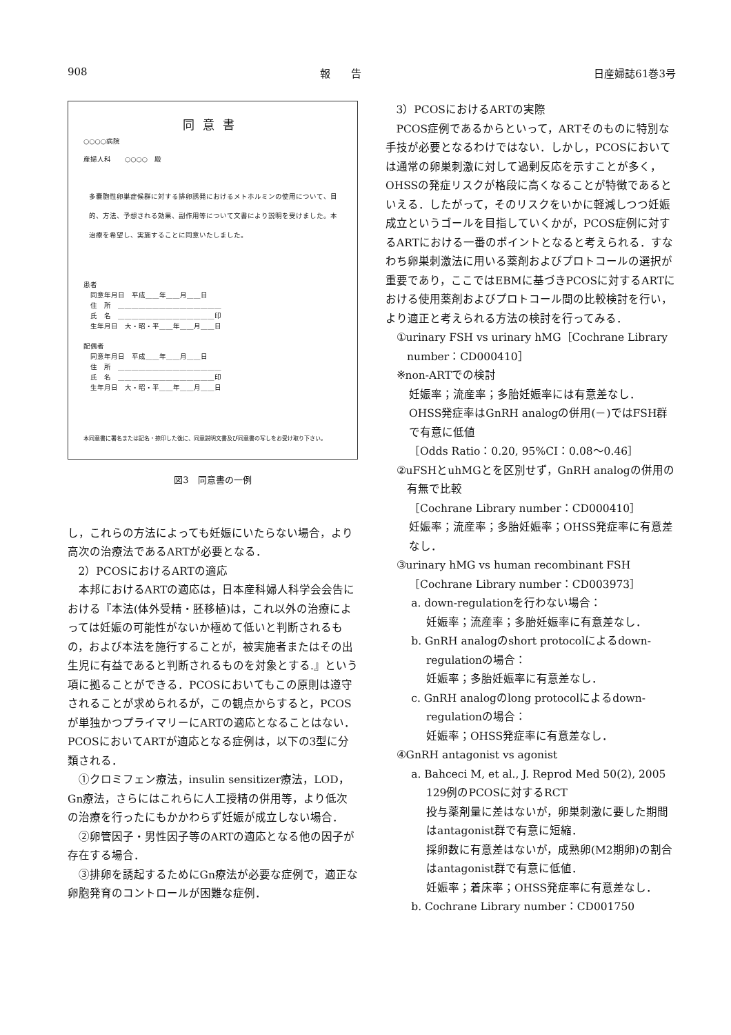908 報　　告 日産婦誌61巻3号
同意書
○○○○病院
産婦人科　　○○○○　殿
多嚢胞性卵巣症候群に対する排卵誘発におけるメトホルミンの使用について、目的、方法、予想される効果、副作用等について文書により説明を受けました。本治療を希望し、実施することに同意いたしました。
患者
　同意年月日　平成＿＿年＿＿月＿＿日
　住　所　＿＿＿＿＿＿＿＿＿＿＿＿＿＿＿
　氏　名　＿＿＿＿＿＿＿＿＿＿＿＿＿＿印
　生年月日　大・昭・平＿＿年＿＿月＿＿日
配偶者
　同意年月日　平成＿＿年＿＿月＿＿日
　住　所　＿＿＿＿＿＿＿＿＿＿＿＿＿＿＿
　氏　名　＿＿＿＿＿＿＿＿＿＿＿＿＿＿印
　生年月日　大・昭・平＿＿年＿＿月＿＿日
本同意書に署名または記名・捺印した後に、同意説明文書及び同意書の写しをお受け取り下さい。
図3　同意書の一例
し，これらの方法によっても妊娠にいたらない場合，より高次の治療法であるARTが必要となる．
2）PCOSにおけるARTの適応
本邦におけるARTの適応は，日本産科婦人科学会会告における『本法(体外受精・胚移植)は，これ以外の治療によっては妊娠の可能性がないか極めて低いと判断されるもの，および本法を施行することが，被実施者またはその出生児に有益であると判断されるものを対象とする.』という項に拠ることができる．PCOSにおいてもこの原則は遵守されることが求められるが，この観点からすると，PCOSが単独かつプライマリーにARTの適応となることはない．PCOSにおいてARTが適応となる症例は，以下の3型に分類される．
①クロミフェン療法，insulin sensitizer療法，LOD，Gn療法，さらにはこれらに人工授精の併用等，より低次の治療を行ったにもかかわらず妊娠が成立しない場合．
②卵管因子・男性因子等のARTの適応となる他の因子が存在する場合．
③排卵を誘起するためにGn療法が必要な症例で，適正な卵胞発育のコントロールが困難な症例．
3）PCOSにおけるARTの実際
PCOS症例であるからといって，ARTそのものに特別な手技が必要となるわけではない．しかし，PCOSにおいては通常の卵巣刺激に対して過剰反応を示すことが多く，OHSSの発症リスクが格段に高くなることが特徴であるといえる．したがって，そのリスクをいかに軽減しつつ妊娠成立というゴールを目指していくかが，PCOS症例に対するARTにおける一番のポイントとなると考えられる．すなわち卵巣刺激法に用いる薬剤およびプロトコールの選択が重要であり，ここではEBMに基づきPCOSに対するARTにおける使用薬剤およびプロトコール間の比較検討を行い，より適正と考えられる方法の検討を行ってみる．
①urinary FSH vs urinary hMG［Cochrane Library number：CD000410］
※non-ARTでの検討
妊娠率；流産率；多胎妊娠率には有意差なし．
OHSS発症率はGnRH analogの併用(－)ではFSH群で有意に低値
［Odds Ratio：0.20, 95%CI：0.08～0.46］
②uFSHとuhMGとを区別せず，GnRH analogの併用の有無で比較
［Cochrane Library number：CD000410］
妊娠率；流産率；多胎妊娠率；OHSS発症率に有意差なし．
③urinary hMG vs human recombinant FSH
［Cochrane Library number：CD003973］
a. down-regulationを行わない場合：
妊娠率；流産率；多胎妊娠率に有意差なし．
b. GnRH analogのshort protocolによるdown-regulationの場合：
妊娠率；多胎妊娠率に有意差なし．
c. GnRH analogのlong protocolによるdown-regulationの場合：
妊娠率；OHSS発症率に有意差なし．
④GnRH antagonist vs agonist
a. Bahceci M, et al., J. Reprod Med 50(2), 2005
129例のPCOSに対するRCT
投与薬剤量に差はないが，卵巣刺激に要した期間はantagonist群で有意に短縮．
採卵数に有意差はないが，成熟卵(M2期卵)の割合はantagonist群で有意に低値．
妊娠率；着床率；OHSS発症率に有意差なし．
b. Cochrane Library number：CD001750